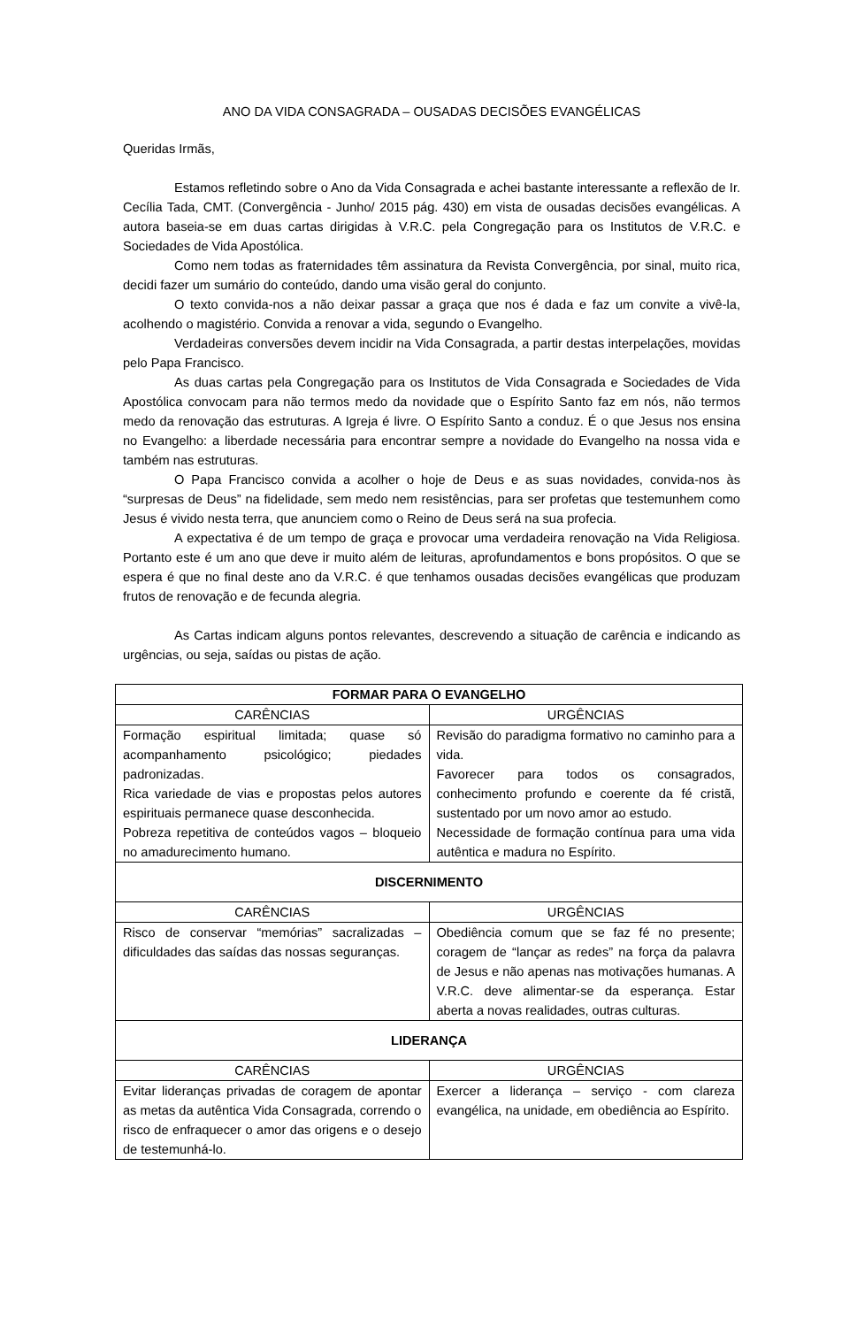ANO DA VIDA CONSAGRADA – OUSADAS DECISÕES EVANGÉLICAS
Queridas Irmãs,
Estamos refletindo sobre o Ano da Vida Consagrada e achei bastante interessante a reflexão de Ir. Cecília Tada, CMT. (Convergência - Junho/ 2015 pág. 430) em vista de ousadas decisões evangélicas. A autora baseia-se em duas cartas dirigidas à V.R.C. pela Congregação para os Institutos de V.R.C. e Sociedades de Vida Apostólica.
Como nem todas as fraternidades têm assinatura da Revista Convergência, por sinal, muito rica, decidi fazer um sumário do conteúdo, dando uma visão geral do conjunto.
O texto convida-nos a não deixar passar a graça que nos é dada e faz um convite a vivê-la, acolhendo o magistério. Convida a renovar a vida, segundo o Evangelho.
Verdadeiras conversões devem incidir na Vida Consagrada, a partir destas interpelações, movidas pelo Papa Francisco.
As duas cartas pela Congregação para os Institutos de Vida Consagrada e Sociedades de Vida Apostólica convocam para não termos medo da novidade que o Espírito Santo faz em nós, não termos medo da renovação das estruturas. A Igreja é livre. O Espírito Santo a conduz. É o que Jesus nos ensina no Evangelho: a liberdade necessária para encontrar sempre a novidade do Evangelho na nossa vida e também nas estruturas.
O Papa Francisco convida a acolher o hoje de Deus e as suas novidades, convida-nos às “surpresas de Deus” na fidelidade, sem medo nem resistências, para ser profetas que testemunhem como Jesus é vivido nesta terra, que anunciem como o Reino de Deus será na sua profecia.
A expectativa é de um tempo de graça e provocar uma verdadeira renovação na Vida Religiosa. Portanto este é um ano que deve ir muito além de leituras, aprofundamentos e bons propósitos. O que se espera é que no final deste ano da V.R.C. é que tenhamos ousadas decisões evangélicas que produzam frutos de renovação e de fecunda alegria.
As Cartas indicam alguns pontos relevantes, descrevendo a situação de carência e indicando as urgências, ou seja, saídas ou pistas de ação.
| FORMAR PARA O EVANGELHO | |
| --- | --- |
| CARÊNCIAS | URGÊNCIAS |
| Formação espiritual limitada; quase só acompanhamento psicológico; piedades padronizadas. Rica variedade de vias e propostas pelos autores espirituais permanece quase desconhecida. Pobreza repetitiva de conteúdos vagos – bloqueio no amadurecimento humano. | Revisão do paradigma formativo no caminho para a vida. Favorecer para todos os consagrados, conhecimento profundo e coerente da fé cristã, sustentado por um novo amor ao estudo. Necessidade de formação contínua para uma vida autêntica e madura no Espírito. |
| DISCERNIMENTO | |
| CARÊNCIAS | URGÊNCIAS |
| Risco de conservar “memórias” sacralizadas – dificuldades das saídas das nossas seguranças. | Obediência comum que se faz fé no presente; coragem de “lançar as redes” na força da palavra de Jesus e não apenas nas motivações humanas. A V.R.C. deve alimentar-se da esperança. Estar aberta a novas realidades, outras culturas. |
| LIDERANÇA | |
| CARÊNCIAS | URGÊNCIAS |
| Evitar lideranças privadas de coragem de apontar as metas da autêntica Vida Consagrada, correndo o risco de enfraquecer o amor das origens e o desejo de testemunhá-lo. | Exercer a liderança – serviço - com clareza evangélica, na unidade, em obediência ao Espírito. |